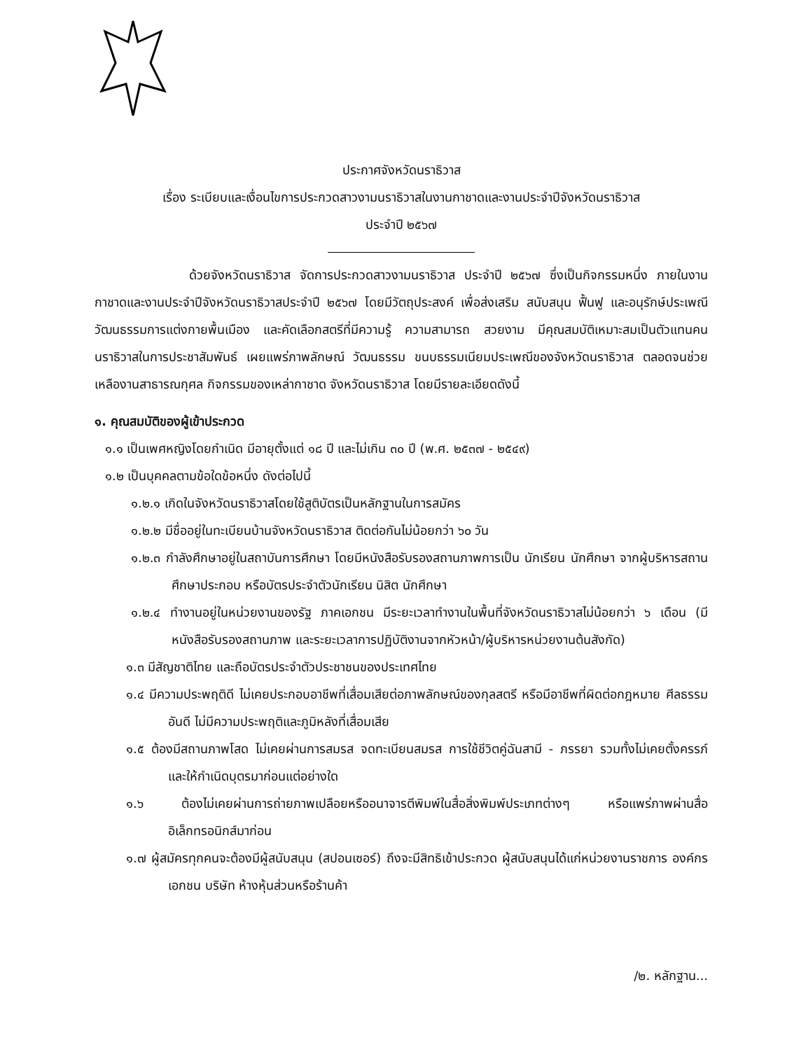ประกาศจังหวัดนราธิวาส
เรื่อง ระเบียบและเงื่อนไขการประกวดสาวงามนราธิวาสในงานกาชาดและงานประจำปีจังหวัดนราธิวาส
ประจำปี ๒๕๖๗
ด้วยจังหวัดนราธิวาส จัดการประกวดสาวงามนราธิวาส ประจำปี ๒๕๖๗ ซึ่งเป็นกิจกรรมหนึ่ง ภายในงานกาชาดและงานประจำปีจังหวัดนราธิวาสประจำปี ๒๕๖๗ โดยมีวัตถุประสงค์ เพื่อส่งเสริม สนับสนุน ฟื้นฟู และอนุรักษ์ประเพณีวัฒนธรรมการแต่งกายพื้นเมือง และคัดเลือกสตรีที่มีความรู้ ความสามารถ สวยงาม มีคุณสมบัติเหมาะสมเป็นตัวแทนคนนราธิวาสในการประชาสัมพันธ์ เผยแพร่ภาพลักษณ์ วัฒนธรรม ขนบธรรมเนียมประเพณีของจังหวัดนราธิวาส ตลอดจนช่วยเหลืองานสาธารณกุศล กิจกรรมของเหล่ากาชาด จังหวัดนราธิวาส โดยมีรายละเอียดดังนี้
๑. คุณสมบัติของผู้เข้าประกวด
๑.๑ เป็นเพศหญิงโดยกำเนิด มีอายุตั้งแต่ ๑๘ ปี และไม่เกิน ๓๐ ปี (พ.ศ. ๒๕๓๗ - ๒๕๔๙)
๑.๒ เป็นบุคคลตามข้อใดข้อหนึ่ง ดังต่อไปนี้
๑.๒.๑ เกิดในจังหวัดนราธิวาสโดยใช้สูติบัตรเป็นหลักฐานในการสมัคร
๑.๒.๒ มีชื่ออยู่ในทะเบียนบ้านจังหวัดนราธิวาส ติดต่อกันไม่น้อยกว่า ๖๐ วัน
๑.๒.๓ กำลังศึกษาอยู่ในสถาบันการศึกษา โดยมีหนังสือรับรองสถานภาพการเป็น นักเรียน นักศึกษา จากผู้บริหารสถานศึกษาประกอบ หรือบัตรประจำตัวนักเรียน นิสิต นักศึกษา
๑.๒.๔ ทำงานอยู่ในหน่วยงานของรัฐ ภาคเอกชน มีระยะเวลาทำงานในพื้นที่จังหวัดนราธิวาสไม่น้อยกว่า ๖ เดือน (มีหนังสือรับรองสถานภาพ และระยะเวลาการปฏิบัติงานจากหัวหน้า/ผู้บริหารหน่วยงานต้นสังกัด)
๑.๓ มีสัญชาติไทย และถือบัตรประจำตัวประชาชนของประเทศไทย
๑.๔ มีความประพฤติดี ไม่เคยประกอบอาชีพที่เสื่อมเสียต่อภาพลักษณ์ของกุลสตรี หรือมีอาชีพที่ผิดต่อกฎหมาย ศีลธรรมอันดี ไม่มีความประพฤติและภูมิหลังที่เสื่อมเสีย
๑.๕ ต้องมีสถานภาพโสด ไม่เคยผ่านการสมรส จดทะเบียนสมรส การใช้ชีวิตคู่ฉันสามี - ภรรยา รวมทั้งไม่เคยตั้งครรภ์ และให้กำเนิดบุตรมาก่อนแต่อย่างใด
๑.๖ ต้องไม่เคยผ่านการถ่ายภาพเปลือยหรืออนาจารตีพิมพ์ในสื่อสิ่งพิมพ์ประเภทต่างๆ หรือแพร่ภาพผ่านสื่ออิเล็กทรอนิกส์มาก่อน
๑.๗ ผู้สมัครทุกคนจะต้องมีผู้สนับสนุน (สปอนเซอร์) ถึงจะมีสิทธิเข้าประกวด ผู้สนับสนุนได้แก่หน่วยงานราชการ องค์กรเอกชน บริษัท ห้างหุ้นส่วนหรือร้านค้า
/๒. หลักฐาน...